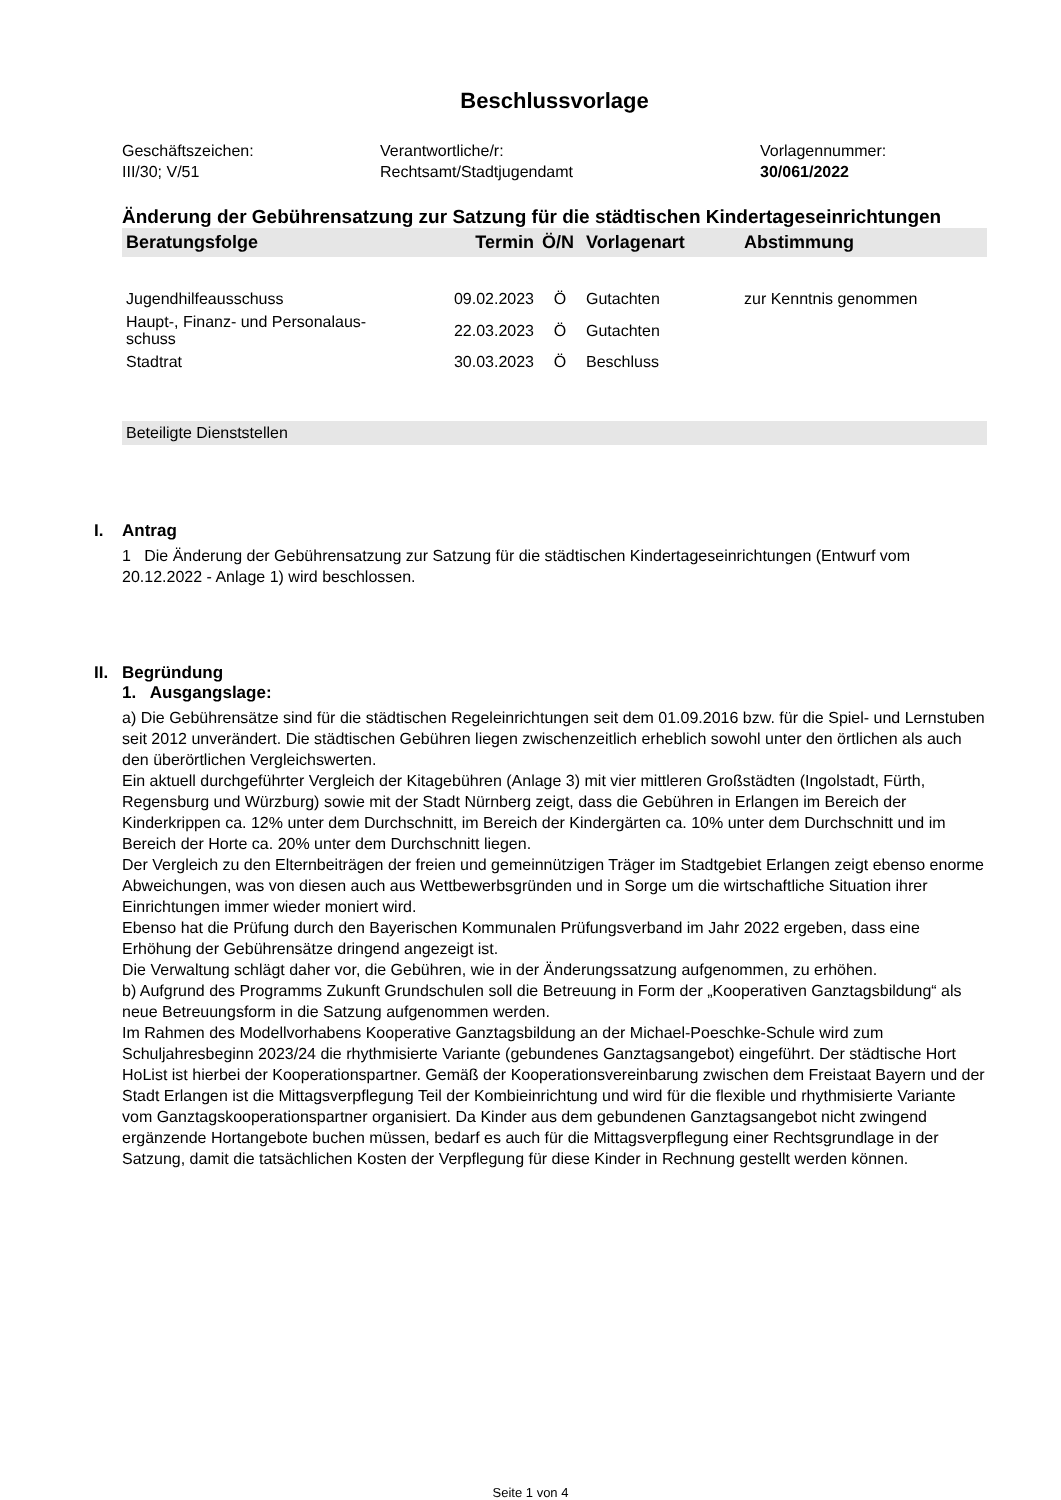Beschlussvorlage
Geschäftszeichen:
III/30; V/51
Verantwortliche/r:
Rechtsamt/Stadtjugendamt
Vorlagennummer:
30/061/2022
Änderung der Gebührensatzung zur Satzung für die städtischen Kindertageseinrichtungen
| Beratungsfolge | Termin | Ö/N | Vorlagenart | Abstimmung |
| --- | --- | --- | --- | --- |
| Jugendhilfeausschuss | 09.02.2023 | Ö | Gutachten | zur Kenntnis genommen |
| Haupt-, Finanz- und Personalaus- schuss | 22.03.2023 | Ö | Gutachten | |
| Stadtrat | 30.03.2023 | Ö | Beschluss | |
Beteiligte Dienststellen
I. Antrag
1 Die Änderung der Gebührensatzung zur Satzung für die städtischen Kindertageseinrichtungen (Entwurf vom 20.12.2022 - Anlage 1) wird beschlossen.
II. Begründung
1. Ausgangslage:
a) Die Gebührensätze sind für die städtischen Regeleinrichtungen seit dem 01.09.2016 bzw. für die Spiel- und Lernstuben seit 2012 unverändert. Die städtischen Gebühren liegen zwischenzeitlich erheblich sowohl unter den örtlichen als auch den überörtlichen Vergleichswerten.
Ein aktuell durchgeführter Vergleich der Kitagebühren (Anlage 3) mit vier mittleren Großstädten (Ingolstadt, Fürth, Regensburg und Würzburg) sowie mit der Stadt Nürnberg zeigt, dass die Gebühren in Erlangen im Bereich der Kinderkrippen ca. 12% unter dem Durchschnitt, im Bereich der Kindergärten ca. 10% unter dem Durchschnitt und im Bereich der Horte ca. 20% unter dem Durchschnitt liegen.
Der Vergleich zu den Elternbeiträgen der freien und gemeinnützigen Träger im Stadtgebiet Erlangen zeigt ebenso enorme Abweichungen, was von diesen auch aus Wettbewerbsgründen und in Sorge um die wirtschaftliche Situation ihrer Einrichtungen immer wieder moniert wird.
Ebenso hat die Prüfung durch den Bayerischen Kommunalen Prüfungsverband im Jahr 2022 ergeben, dass eine Erhöhung der Gebührensätze dringend angezeigt ist.
Die Verwaltung schlägt daher vor, die Gebühren, wie in der Änderungssatzung aufgenommen, zu erhöhen.
b) Aufgrund des Programms Zukunft Grundschulen soll die Betreuung in Form der „Kooperativen Ganztagsbildung“ als neue Betreuungsform in die Satzung aufgenommen werden.
Im Rahmen des Modellvorhabens Kooperative Ganztagsbildung an der Michael-Poeschke-Schule wird zum Schuljahresbeginn 2023/24 die rhythmisierte Variante (gebundenes Ganztagsangebot) eingeführt. Der städtische Hort HoList ist hierbei der Kooperationspartner. Gemäß der Kooperationsvereinbarung zwischen dem Freistaat Bayern und der Stadt Erlangen ist die Mittagsverpflegung Teil der Kombieinrichtung und wird für die flexible und rhythmisierte Variante vom Ganztagskooperationspartner organisiert. Da Kinder aus dem gebundenen Ganztagsangebot nicht zwingend ergänzende Hortangebote buchen müssen, bedarf es auch für die Mittagsverpflegung einer Rechtsgrundlage in der Satzung, damit die tatsächlichen Kosten der Verpflegung für diese Kinder in Rechnung gestellt werden können.
Seite 1 von 4